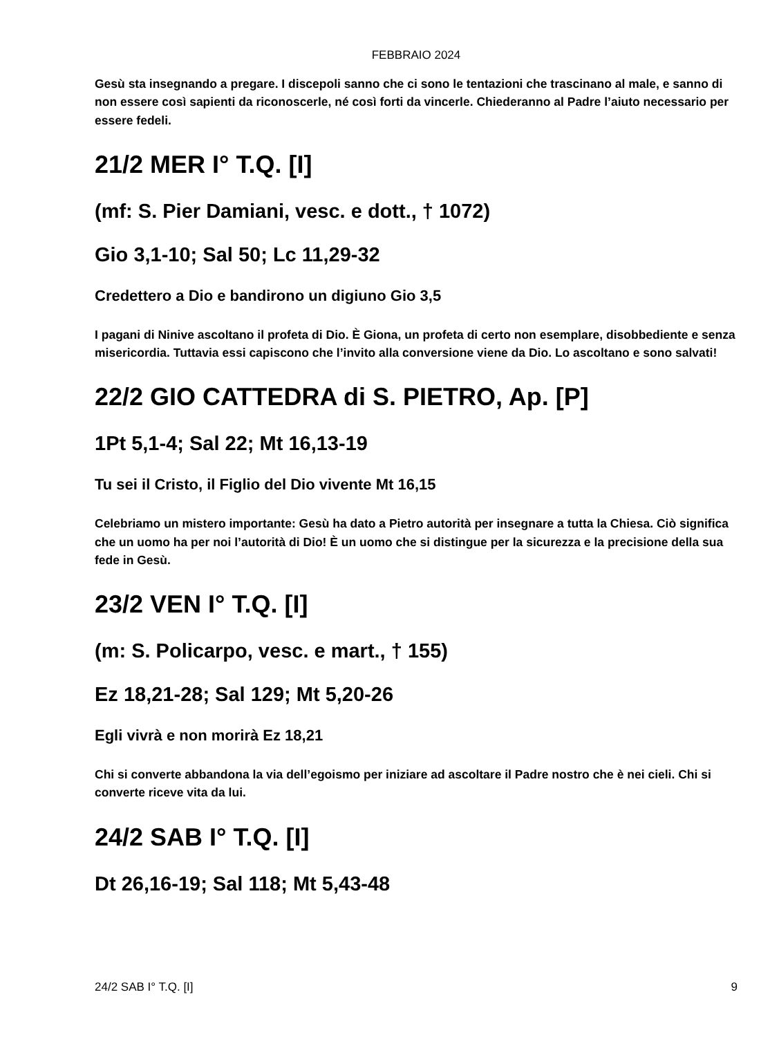FEBBRAIO 2024
Gesù sta insegnando a pregare. I discepoli sanno che ci sono le tentazioni che trascinano al male, e sanno di non essere così sapienti da riconoscerle, né così forti da vincerle. Chiederanno al Padre l’aiuto necessario per essere fedeli.
21/2 MER I° T.Q. [I]
(mf: S. Pier Damiani, vesc. e dott., † 1072)
Gio 3,1-10; Sal 50; Lc 11,29-32
Credettero a Dio e bandirono un digiuno Gio 3,5
I pagani di Ninive ascoltano il profeta di Dio. È Giona, un profeta di certo non esemplare, disobbediente e senza misericordia. Tuttavia essi capiscono che l’invito alla conversione viene da Dio. Lo ascoltano e sono salvati!
22/2 GIO CATTEDRA di S. PIETRO, Ap. [P]
1Pt 5,1-4; Sal 22; Mt 16,13-19
Tu sei il Cristo, il Figlio del Dio vivente Mt 16,15
Celebriamo un mistero importante: Gesù ha dato a Pietro autorità per insegnare a tutta la Chiesa. Ciò significa che un uomo ha per noi l’autorità di Dio! È un uomo che si distingue per la sicurezza e la precisione della sua fede in Gesù.
23/2 VEN I° T.Q. [I]
(m: S. Policarpo, vesc. e mart., † 155)
Ez 18,21-28; Sal 129; Mt 5,20-26
Egli vivrà e non morirà Ez 18,21
Chi si converte abbandona la via dell’egoismo per iniziare ad ascoltare il Padre nostro che è nei cieli. Chi si converte riceve vita da lui.
24/2 SAB I° T.Q. [I]
Dt 26,16-19; Sal 118; Mt 5,43-48
24/2 SAB I° T.Q. [I] 9